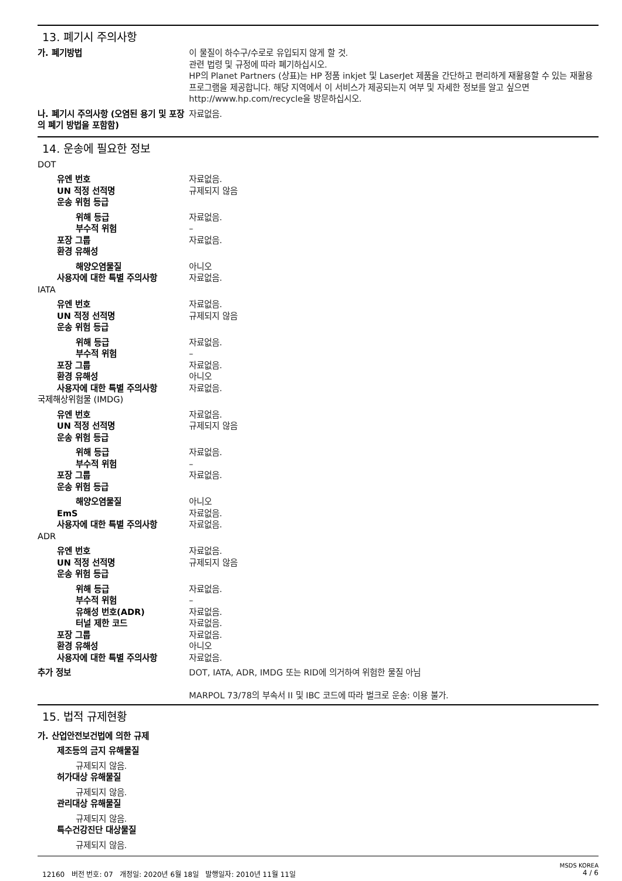13. 폐기시 주의사항
가. 폐기방법 이 물질이 하수구/수로로 유입되지 않게 할 것.
관련 법령 및 규정에 따라 폐기하십시오.
HP의 Planet Partners (상표)는 HP 정품 inkjet 및 LaserJet 제품을 간단하고 편리하게 재활용할 수 있는 재활용 프로그램을 제공합니다. 해당 지역에서 이 서비스가 제공되는지 여부 및 자세한 정보를 알고 싶으면 http://www.hp.com/recycle을 방문하십시오.
나. 폐기시 주의사항 (오염된 용기 및 포장의 폐기 방법을 포함함)
자료없음.
14. 운송에 필요한 정보
DOT
유엔 번호 자료없음.
UN 적정 선적명 규제되지 않음
운송 위험 등급
위해 등급 자료없음.
부수적 위험 –
포장 그룹 자료없음.
환경 유해성
해양오염물질 아니오
사용자에 대한 특별 주의사항 자료없음.
IATA
유엔 번호 자료없음.
UN 적정 선적명 규제되지 않음
운송 위험 등급
위해 등급 자료없음.
부수적 위험 –
포장 그룹 자료없음.
환경 유해성 아니오
사용자에 대한 특별 주의사항 자료없음.
국제해상위험물 (IMDG)
유엔 번호 자료없음.
UN 적정 선적명 규제되지 않음
운송 위험 등급
위해 등급 자료없음.
부수적 위험 –
포장 그룹 자료없음.
운송 위험 등급
해양오염물질 아니오
EmS 자료없음.
사용자에 대한 특별 주의사항 자료없음.
ADR
유엔 번호 자료없음.
UN 적정 선적명 규제되지 않음
운송 위험 등급
위해 등급 자료없음.
부수적 위험 –
유해성 번호(ADR) 자료없음.
터널 제한 코드 자료없음.
포장 그룹 자료없음.
환경 유해성 아니오
사용자에 대한 특별 주의사항 자료없음.
추가 정보 DOT, IATA, ADR, IMDG 또는 RID에 의거하여 위험한 물질 아님
MARPOL 73/78의 부속서 II 및 IBC 코드에 따라 벌크로 운송: 이용 불가.
15. 법적 규제현황
가. 산업안전보건법에 의한 규제
제조등의 금지 유해물질
규제되지 않음.
허가대상 유해물질
규제되지 않음.
관리대상 유해물질
규제되지 않음.
특수건강진단 대상물질
규제되지 않음.
MSDS KOREA
12160 버전 번호: 07 개정일: 2020년 6월 18일 발행일자: 2010년 11월 11일 4 / 6